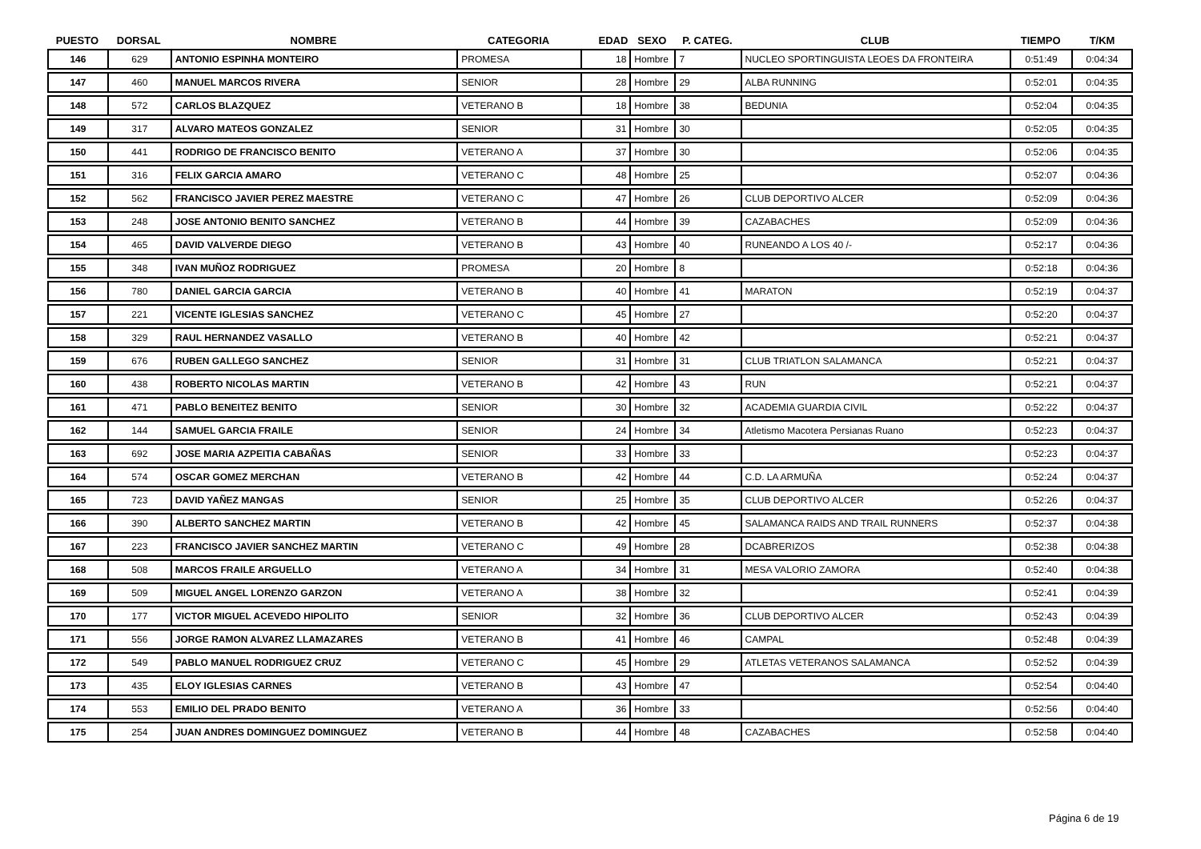| PUESTO | DORSAL | NOMBRE | CATEGORIA | EDAD | SEXO | P. CATEG. | CLUB | TIEMPO | T/KM |
| --- | --- | --- | --- | --- | --- | --- | --- | --- | --- |
| 146 | 629 | ANTONIO ESPINHA MONTEIRO | PROMESA | 18 | Hombre | 7 | NUCLEO SPORTINGUISTA LEOES DA FRONTEIRA | 0:51:49 | 0:04:34 |
| 147 | 460 | MANUEL MARCOS RIVERA | SENIOR | 28 | Hombre | 29 | ALBA RUNNING | 0:52:01 | 0:04:35 |
| 148 | 572 | CARLOS BLAZQUEZ | VETERANO B | 18 | Hombre | 38 | BEDUNIA | 0:52:04 | 0:04:35 |
| 149 | 317 | ALVARO MATEOS GONZALEZ | SENIOR | 31 | Hombre | 30 | | 0:52:05 | 0:04:35 |
| 150 | 441 | RODRIGO DE FRANCISCO BENITO | VETERANO A | 37 | Hombre | 30 | | 0:52:06 | 0:04:35 |
| 151 | 316 | FELIX GARCIA AMARO | VETERANO C | 48 | Hombre | 25 | | 0:52:07 | 0:04:36 |
| 152 | 562 | FRANCISCO JAVIER PEREZ MAESTRE | VETERANO C | 47 | Hombre | 26 | CLUB DEPORTIVO ALCER | 0:52:09 | 0:04:36 |
| 153 | 248 | JOSE ANTONIO BENITO SANCHEZ | VETERANO B | 44 | Hombre | 39 | CAZABACHES | 0:52:09 | 0:04:36 |
| 154 | 465 | DAVID VALVERDE DIEGO | VETERANO B | 43 | Hombre | 40 | RUNEANDO A LOS 40 /- | 0:52:17 | 0:04:36 |
| 155 | 348 | IVAN MUÑOZ RODRIGUEZ | PROMESA | 20 | Hombre | 8 | | 0:52:18 | 0:04:36 |
| 156 | 780 | DANIEL GARCIA GARCIA | VETERANO B | 40 | Hombre | 41 | MARATON | 0:52:19 | 0:04:37 |
| 157 | 221 | VICENTE IGLESIAS SANCHEZ | VETERANO C | 45 | Hombre | 27 | | 0:52:20 | 0:04:37 |
| 158 | 329 | RAUL HERNANDEZ VASALLO | VETERANO B | 40 | Hombre | 42 | | 0:52:21 | 0:04:37 |
| 159 | 676 | RUBEN GALLEGO SANCHEZ | SENIOR | 31 | Hombre | 31 | CLUB TRIATLON SALAMANCA | 0:52:21 | 0:04:37 |
| 160 | 438 | ROBERTO NICOLAS MARTIN | VETERANO B | 42 | Hombre | 43 | RUN | 0:52:21 | 0:04:37 |
| 161 | 471 | PABLO BENEITEZ BENITO | SENIOR | 30 | Hombre | 32 | ACADEMIA GUARDIA CIVIL | 0:52:22 | 0:04:37 |
| 162 | 144 | SAMUEL GARCIA FRAILE | SENIOR | 24 | Hombre | 34 | Atletismo Macotera Persianas Ruano | 0:52:23 | 0:04:37 |
| 163 | 692 | JOSE MARIA AZPEITIA CABAÑAS | SENIOR | 33 | Hombre | 33 | | 0:52:23 | 0:04:37 |
| 164 | 574 | OSCAR GOMEZ MERCHAN | VETERANO B | 42 | Hombre | 44 | C.D. LA ARMUÑA | 0:52:24 | 0:04:37 |
| 165 | 723 | DAVID YAÑEZ MANGAS | SENIOR | 25 | Hombre | 35 | CLUB DEPORTIVO ALCER | 0:52:26 | 0:04:37 |
| 166 | 390 | ALBERTO SANCHEZ MARTIN | VETERANO B | 42 | Hombre | 45 | SALAMANCA RAIDS AND TRAIL RUNNERS | 0:52:37 | 0:04:38 |
| 167 | 223 | FRANCISCO JAVIER SANCHEZ MARTIN | VETERANO C | 49 | Hombre | 28 | DCABRERIZOS | 0:52:38 | 0:04:38 |
| 168 | 508 | MARCOS FRAILE ARGUELLO | VETERANO A | 34 | Hombre | 31 | MESA VALORIO ZAMORA | 0:52:40 | 0:04:38 |
| 169 | 509 | MIGUEL ANGEL LORENZO GARZON | VETERANO A | 38 | Hombre | 32 | | 0:52:41 | 0:04:39 |
| 170 | 177 | VICTOR MIGUEL ACEVEDO HIPOLITO | SENIOR | 32 | Hombre | 36 | CLUB DEPORTIVO ALCER | 0:52:43 | 0:04:39 |
| 171 | 556 | JORGE RAMON ALVAREZ LLAMAZARES | VETERANO B | 41 | Hombre | 46 | CAMPAL | 0:52:48 | 0:04:39 |
| 172 | 549 | PABLO MANUEL RODRIGUEZ CRUZ | VETERANO C | 45 | Hombre | 29 | ATLETAS VETERANOS SALAMANCA | 0:52:52 | 0:04:39 |
| 173 | 435 | ELOY IGLESIAS CARNES | VETERANO B | 43 | Hombre | 47 | | 0:52:54 | 0:04:40 |
| 174 | 553 | EMILIO DEL PRADO BENITO | VETERANO A | 36 | Hombre | 33 | | 0:52:56 | 0:04:40 |
| 175 | 254 | JUAN ANDRES DOMINGUEZ DOMINGUEZ | VETERANO B | 44 | Hombre | 48 | CAZABACHES | 0:52:58 | 0:04:40 |
Página 6 de 19